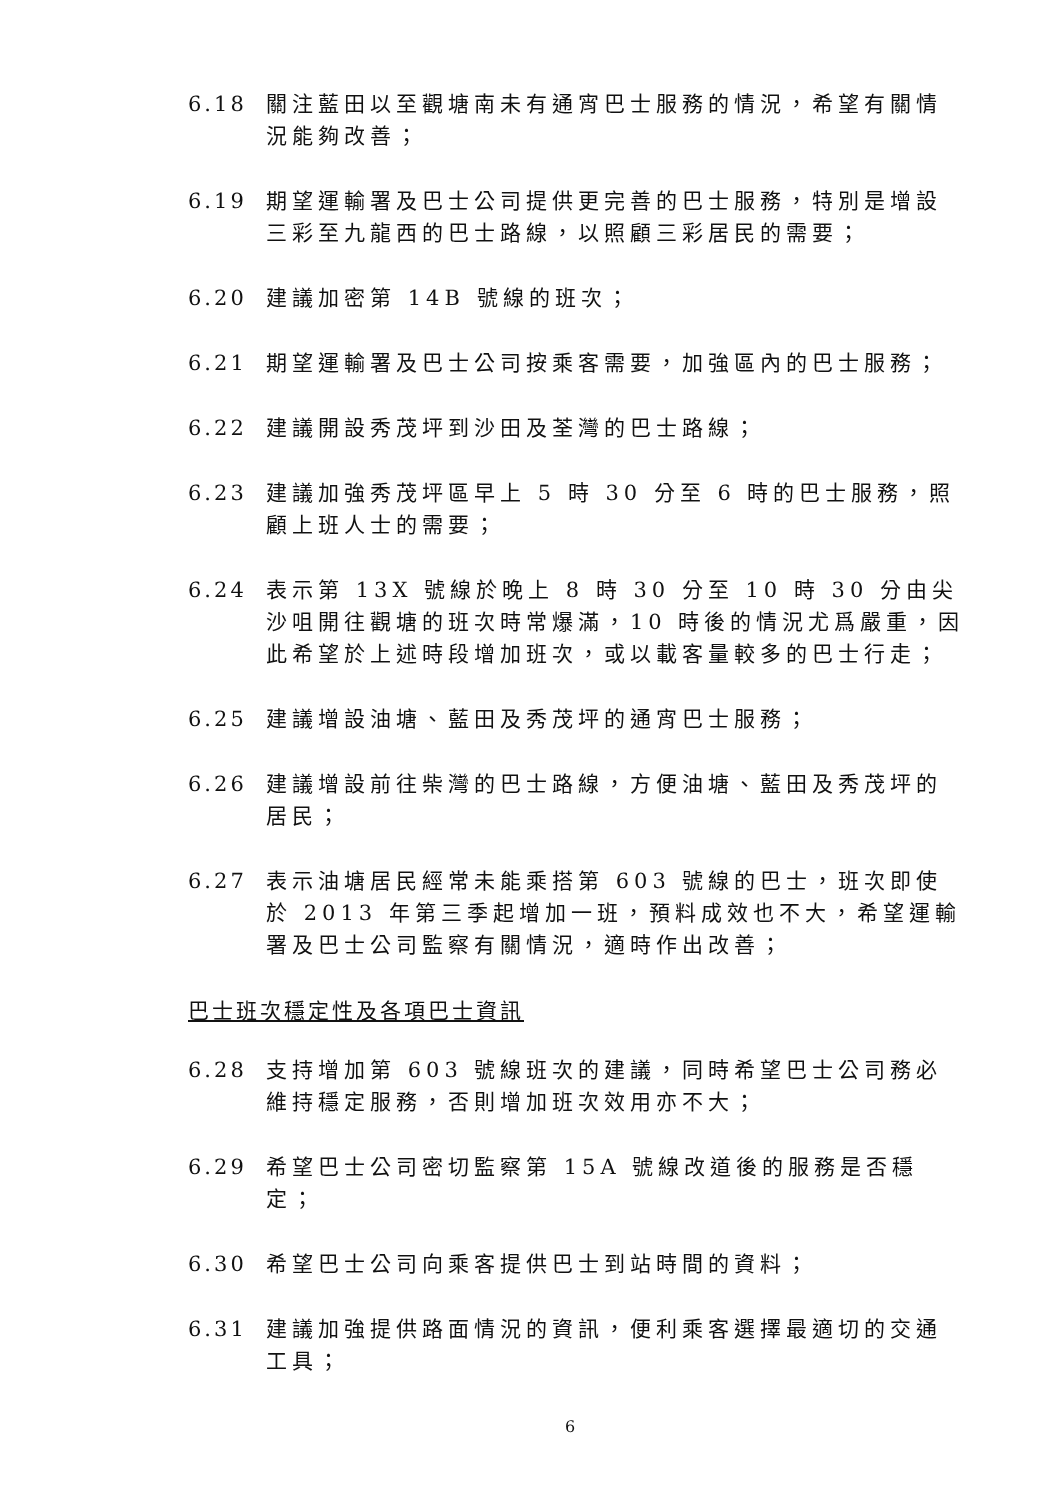6.18 關注藍田以至觀塘南未有通宵巴士服務的情況，希望有關情況能夠改善；
6.19 期望運輸署及巴士公司提供更完善的巴士服務，特別是增設三彩至九龍西的巴士路線，以照顧三彩居民的需要；
6.20 建議加密第 14B 號線的班次；
6.21 期望運輸署及巴士公司按乘客需要，加強區內的巴士服務；
6.22 建議開設秀茂坪到沙田及荃灣的巴士路線；
6.23 建議加強秀茂坪區早上 5 時 30 分至 6 時的巴士服務，照顧上班人士的需要；
6.24 表示第 13X 號線於晚上 8 時 30 分至 10 時 30 分由尖沙咀開往觀塘的班次時常爆滿，10 時後的情況尤爲嚴重，因此希望於上述時段增加班次，或以載客量較多的巴士行走；
6.25 建議增設油塘、藍田及秀茂坪的通宵巴士服務；
6.26 建議增設前往柴灣的巴士路線，方便油塘、藍田及秀茂坪的居民；
6.27 表示油塘居民經常未能乘搭第 603 號線的巴士，班次即使於 2013 年第三季起增加一班，預料成效也不大，希望運輸署及巴士公司監察有關情況，適時作出改善；
巴士班次穩定性及各項巴士資訊
6.28 支持增加第 603 號線班次的建議，同時希望巴士公司務必維持穩定服務，否則增加班次效用亦不大；
6.29 希望巴士公司密切監察第 15A 號線改道後的服務是否穩定；
6.30 希望巴士公司向乘客提供巴士到站時間的資料；
6.31 建議加強提供路面情況的資訊，便利乘客選擇最適切的交通工具；
6